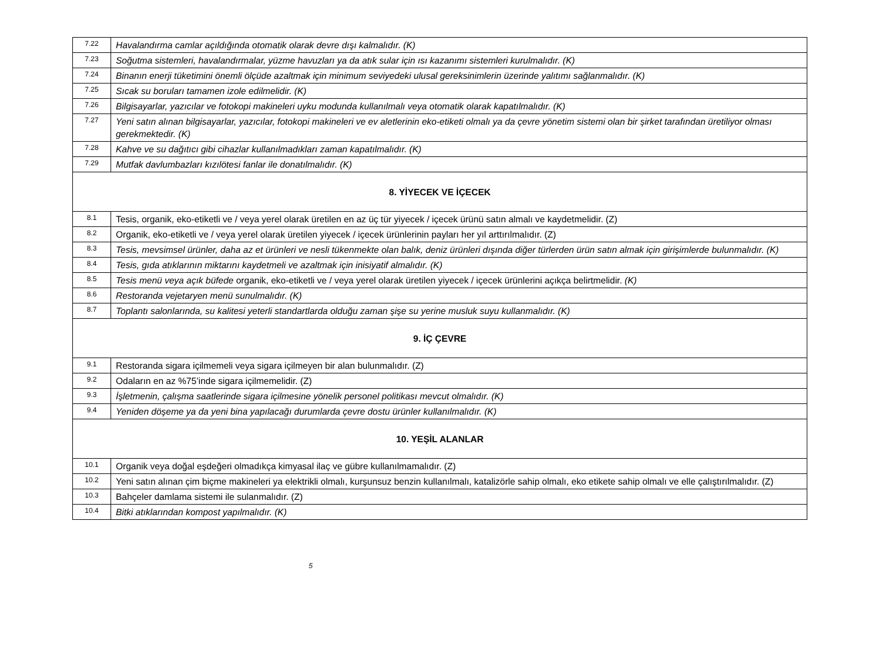| 7.22 | Havalandırma camlar açıldığında otomatik olarak devre dışı kalmalıdır. (K) |
| 7.23 | Soğutma sistemleri, havalandırmalar, yüzme havuzları ya da atık sular için ısı kazanımı sistemleri kurulmalıdır. (K) |
| 7.24 | Binanın enerji tüketimini önemli ölçüde azaltmak için minimum seviyedeki ulusal gereksinimlerin üzerinde yalıtımı sağlanmalıdır. (K) |
| 7.25 | Sıcak su boruları tamamen izole edilmelidir. (K) |
| 7.26 | Bilgisayarlar, yazıcılar ve fotokopi makineleri uyku modunda kullanılmalı veya otomatik olarak kapatılmalıdır. (K) |
| 7.27 | Yeni satın alınan bilgisayarlar, yazıcılar, fotokopi makineleri ve ev aletlerinin eko-etiketi olmalı ya da çevre yönetim sistemi olan bir şirket tarafından üretiliyor olması gerekmektedir. (K) |
| 7.28 | Kahve ve su dağıtıcı gibi cihazlar kullanılmadıkları zaman kapatılmalıdır. (K) |
| 7.29 | Mutfak davlumbazları kızılötesi fanlar ile donatılmalıdır. (K) |
| 8. YİYECEK VE İÇECEK | |
| 8.1 | Tesis, organik, eko-etiketli ve / veya yerel olarak üretilen en az üç tür yiyecek / içecek ürünü satın almalı ve kaydetmelidir. (Z) |
| 8.2 | Organik, eko-etiketli ve / veya yerel olarak üretilen yiyecek / içecek ürünlerinin payları her yıl arttırılmalıdır. (Z) |
| 8.3 | Tesis, mevsimsel ürünler, daha az et ürünleri ve nesli tükenmekte olan balık, deniz ürünleri dışında diğer türlerden ürün satın almak için girişimlerde bulunmalıdır. (K) |
| 8.4 | Tesis, gıda atıklarının miktarını kaydetmeli ve azaltmak için inisiyatif almalıdır. (K) |
| 8.5 | Tesis menü veya açık büfede organik, eko-etiketli ve / veya yerel olarak üretilen yiyecek / içecek ürünlerini açıkça belirtmelidir. (K) |
| 8.6 | Restoranda vejetaryen menü sunulmalıdır. (K) |
| 8.7 | Toplantı salonlarında, su kalitesi yeterli standartlarda olduğu zaman şişe su yerine musluk suyu kullanmalıdır. (K) |
| 9. İÇ ÇEVRE | |
| 9.1 | Restoranda sigara içilmemeli veya sigara içilmeyen bir alan bulunmalıdır. (Z) |
| 9.2 | Odaların en az %75’inde sigara içilmemelidir. (Z) |
| 9.3 | İşletmenin, çalışma saatlerinde sigara içilmesine yönelik personel politikası mevcut olmalıdır. (K) |
| 9.4 | Yeniden döşeme ya da yeni bina yapılacağı durumlarda çevre dostu ürünler kullanılmalıdır. (K) |
| 10. YEŞİL ALANLAR | |
| 10.1 | Organik veya doğal eşdeğeri olmadıkça kimyasal ilaç ve gübre kullanılmamalıdır. (Z) |
| 10.2 | Yeni satın alınan çim biçme makineleri ya elektrikli olmalı, kurşunsuz benzin kullanılmalı, katalizörle sahip olmalı, eko etikete sahip olmalı ve elle çalıştırılmalıdır. (Z) |
| 10.3 | Bahçeler damlama sistemi ile sulanmalıdır. (Z) |
| 10.4 | Bitki atıklarından kompost yapılmalıdır. (K) |
5